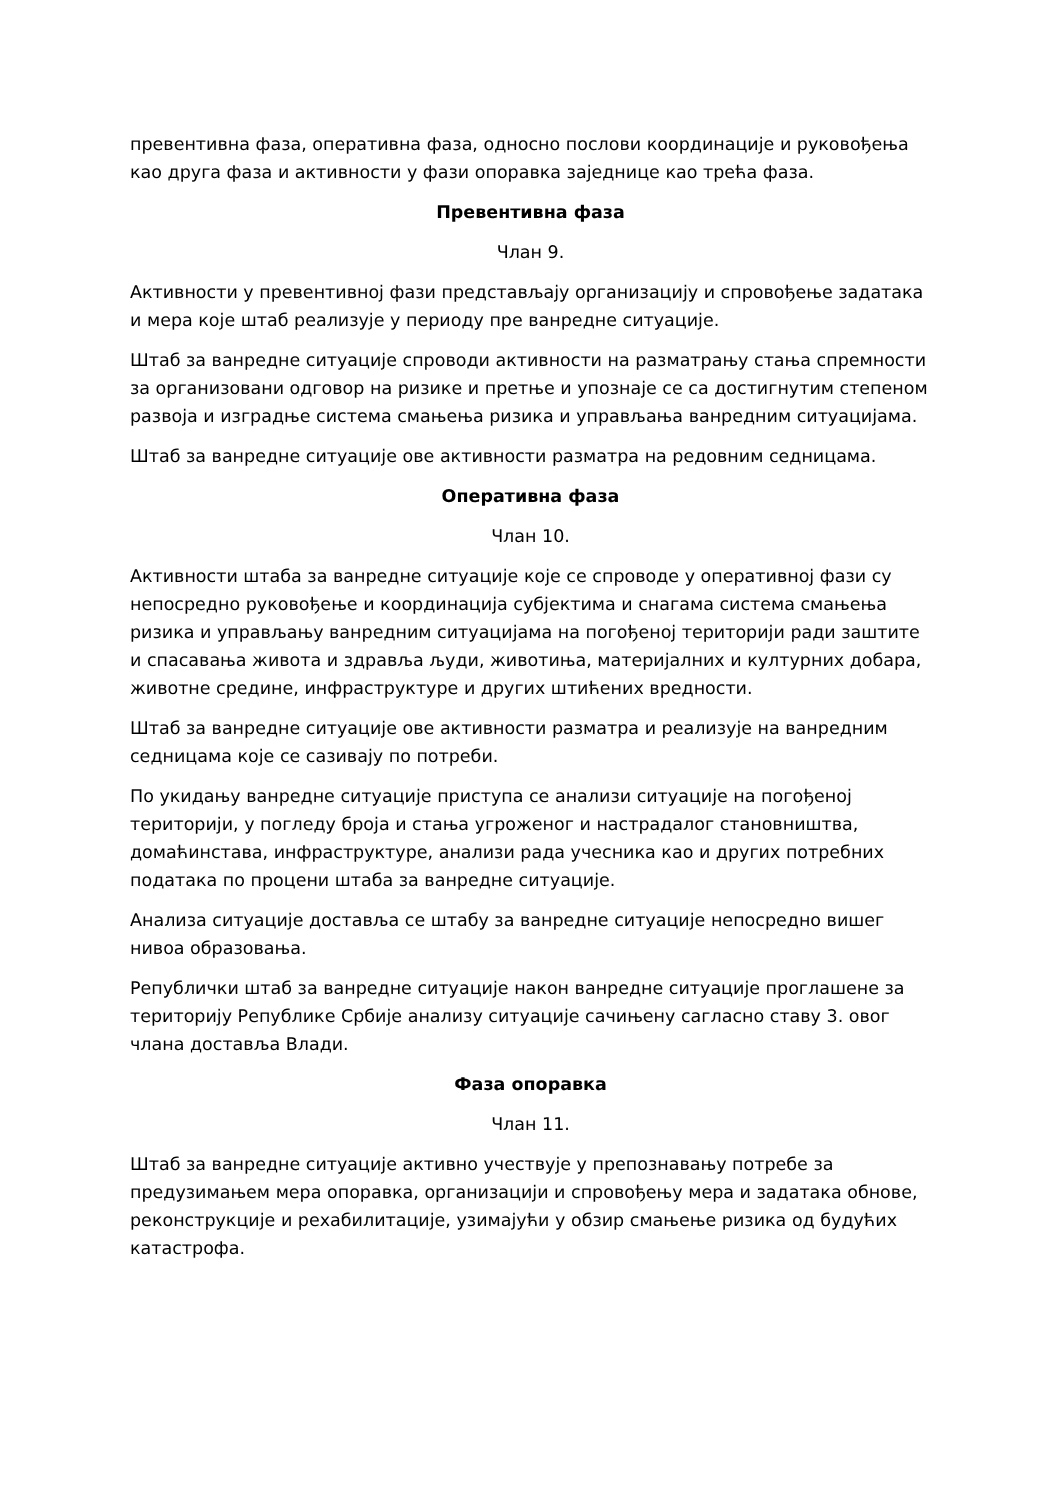превентивна фаза, оперативна фаза, односно послови координације и руковођења као друга фаза и активности у фази опоравка заједнице као трећа фаза.
Превентивна фаза
Члан 9.
Активности у превентивној фази представљају организацију и спровођење задатака и мера које штаб реализује у периоду пре ванредне ситуације.
Штаб за ванредне ситуације спроводи активности на разматрању стања спремности за организовани одговор на ризике и претње и упознаје се са достигнутим степеном развоја и изградње система смањења ризика и управљања ванредним ситуацијама.
Штаб за ванредне ситуације ове активности разматра на редовним седницама.
Оперативна фаза
Члан 10.
Активности штаба за ванредне ситуације које се спроводе у оперативној фази су непосредно руковођење и координација субјектима и снагама система смањења ризика и управљању ванредним ситуацијама на погођеној територији ради заштите и спасавања живота и здравља људи, животиња, материјалних и културних добара, животне средине, инфраструктуре и других штићених вредности.
Штаб за ванредне ситуације ове активности разматра и реализује на ванредним седницама које се сазивају по потреби.
По укидању ванредне ситуације приступа се анализи ситуације на погођеној територији, у погледу броја и стања угроженог и настрадалог становништва, домаћинстава, инфраструктуре, анализи рада учесника као и других потребних података по процени штаба за ванредне ситуације.
Анализа ситуације доставља се штабу за ванредне ситуације непосредно вишег нивоа образовања.
Републички штаб за ванредне ситуације након ванредне ситуације проглашене за територију Републике Србије анализу ситуације сачињену сагласно ставу 3. овог члана доставља Влади.
Фаза опоравка
Члан 11.
Штаб за ванредне ситуације активно учествује у препознавању потребе за предузимањем мера опоравка, организацији и спровођењу мера и задатака обнове, реконструкције и рехабилитације, узимајући у обзир смањење ризика од будућих катастрофа.